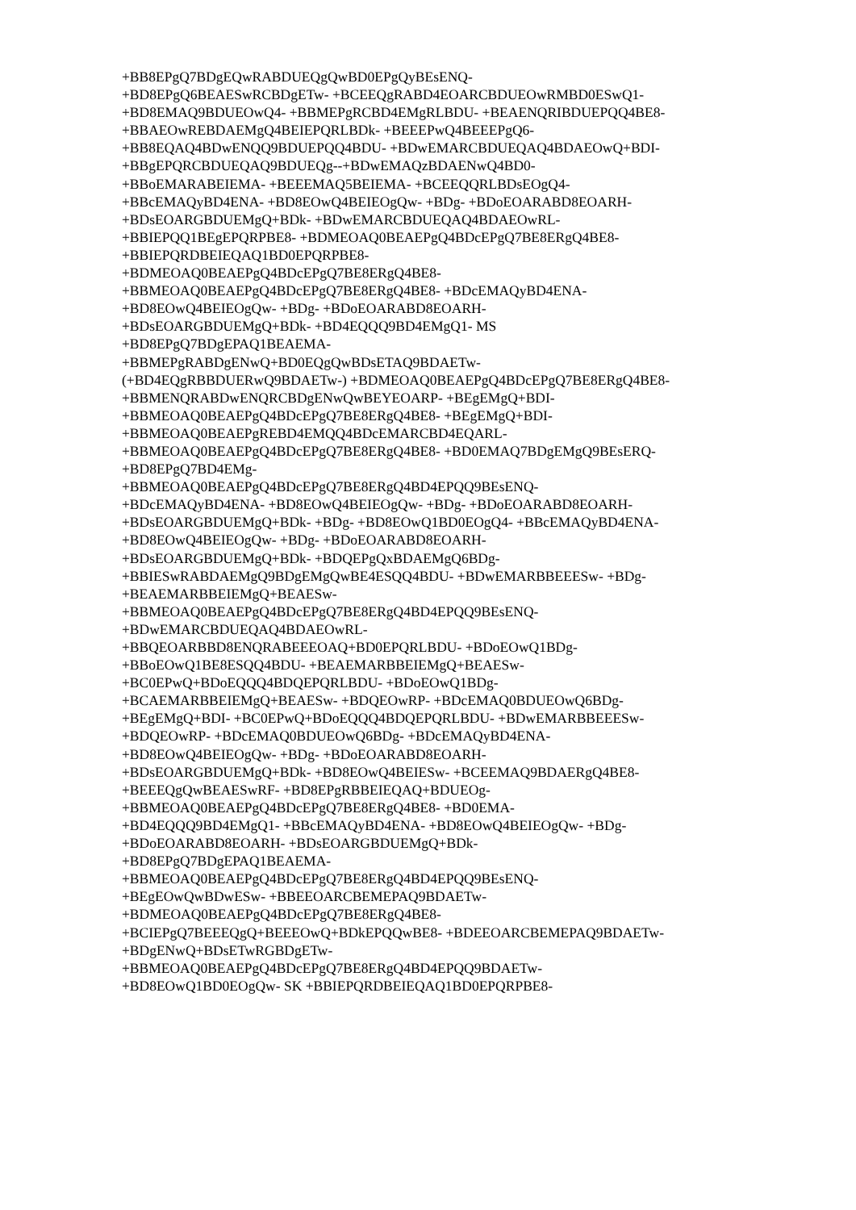+BB8EPgQ7BDgEQwRABDUEQgQwBD0EPgQyBEsENQ-
+BD8EPgQ6BEAESwRCBDgETw- +BCEEQgRABD4EOARCBDUEOwRMBD0ESwQ1-
+BD8EMAQ9BDUEOwQ4- +BBMEPgRCBD4EMgRLBDU- +BEAENQRIBDUEPQQ4BE8-
+BBAEOwREBDAEMgQ4BEIEPQRLBDk- +BEEEPwQ4BEEEPgQ6-
+BB8EQAQ4BDwENQQ9BDUEPQQ4BDU- +BDwEMARCBDUEQAQ4BDAEOwQ+BDI-
+BBgEPQRCBDUEQAQ9BDUEQg--+BDwEMAQzBDAENwQ4BD0-
+BBoEMARABEIEMA- +BEEEMAQ5BEIEMA- +BCEEQQRLBDsEOgQ4-
+BBcEMAQyBD4ENA- +BD8EOwQ4BEIEOgQw- +BDg- +BDoEOARABD8EOARH-
+BDsEOARGBDUEMgQ+BDk- +BDwEMARCBDUEQAQ4BDAEOwRL-
+BBIEPQQ1BEgEPQRPBE8- +BDMEOAQ0BEAEPgQ4BDcEPgQ7BE8ERgQ4BE8-
+BBIEPQRDBEIEQAQ1BD0EPQRPBE8-
+BDMEOAQ0BEAEPgQ4BDcEPgQ7BE8ERgQ4BE8-
+BBMEOAQ0BEAEPgQ4BDcEPgQ7BE8ERgQ4BE8- +BDcEMAQyBD4ENA-
+BD8EOwQ4BEIEOgQw- +BDg- +BDoEOARABD8EOARH-
+BDsEOARGBDUEMgQ+BDk- +BD4EQQQ9BD4EMgQ1- MS
+BD8EPgQ7BDgEPAQ1BEAEMA-
+BBMEPgRABDgENwQ+BD0EQgQwBDsETAQ9BDAETw-
(+BD4EQgRBBDUERwQ9BDAETw-) +BDMEOAQ0BEAEPgQ4BDcEPgQ7BE8ERgQ4BE8-
+BBMENQRABDwENQRCBDgENwQwBEYEOARP- +BEgEMgQ+BDI-
+BBMEOAQ0BEAEPgQ4BDcEPgQ7BE8ERgQ4BE8- +BEgEMgQ+BDI-
+BBMEOAQ0BEAEPgREBD4EMQQ4BDcEMARCBD4EQARL-
+BBMEOAQ0BEAEPgQ4BDcEPgQ7BE8ERgQ4BE8- +BD0EMAQ7BDgEMgQ9BEsERQ-
+BD8EPgQ7BD4EMg-
+BBMEOAQ0BEAEPgQ4BDcEPgQ7BE8ERgQ4BD4EPQQ9BEsENQ-
+BDcEMAQyBD4ENA- +BD8EOwQ4BEIEOgQw- +BDg- +BDoEOARABD8EOARH-
+BDsEOARGBDUEMgQ+BDk- +BDg- +BD8EOwQ1BD0EOgQ4- +BBcEMAQyBD4ENA-
+BD8EOwQ4BEIEOgQw- +BDg- +BDoEOARABD8EOARH-
+BDsEOARGBDUEMgQ+BDk- +BDQEPgQxBDAEMgQ6BDg-
+BBIESwRABDAEMgQ9BDgEMgQwBE4ESQQ4BDU- +BDwEMARBBEEESw- +BDg-
+BEAEMARBBEIEMgQ+BEAESw-
+BBMEOAQ0BEAEPgQ4BDcEPgQ7BE8ERgQ4BD4EPQQ9BEsENQ-
+BDwEMARCBDUEQAQ4BDAEOwRL-
+BBQEOARBBD8ENQRABEEEOAQ+BD0EPQRLBDU- +BDoEOwQ1BDg-
+BBoEOwQ1BE8ESQQ4BDU- +BEAEMARBBEIEMgQ+BEAESw-
+BC0EPwQ+BDoEQQQ4BDQEPQRLBDU- +BDoEOwQ1BDg-
+BCAEMARBBEIEMgQ+BEAESw- +BDQEOwRP- +BDcEMAQ0BDUEOwQ6BDg-
+BEgEMgQ+BDI- +BC0EPwQ+BDoEQQQ4BDQEPQRLBDU- +BDwEMARBBEEESw-
+BDQEOwRP- +BDcEMAQ0BDUEOwQ6BDg- +BDcEMAQyBD4ENA-
+BD8EOwQ4BEIEOgQw- +BDg- +BDoEOARABD8EOARH-
+BDsEOARGBDUEMgQ+BDk- +BD8EOwQ4BEIESw- +BCEEMAQ9BDAERgQ4BE8-
+BEEEQgQwBEAESwRF- +BD8EPgRBBEIEQAQ+BDUEOg-
+BBMEOAQ0BEAEPgQ4BDcEPgQ7BE8ERgQ4BE8- +BD0EMA-
+BD4EQQQ9BD4EMgQ1- +BBcEMAQyBD4ENA- +BD8EOwQ4BEIEOgQw- +BDg-
+BDoEOARABD8EOARH- +BDsEOARGBDUEMgQ+BDk-
+BD8EPgQ7BDgEPAQ1BEAEMA-
+BBMEOAQ0BEAEPgQ4BDcEPgQ7BE8ERgQ4BD4EPQQ9BEsENQ-
+BEgEOwQwBDwESw- +BBEEOARCBEMEPAQ9BDAETw-
+BDMEOAQ0BEAEPgQ4BDcEPgQ7BE8ERgQ4BE8-
+BCIEPgQ7BEEEQgQ+BEEEOwQ+BDkEPQQwBE8- +BDEEOARCBEMEPAQ9BDAETw-
+BDgENwQ+BDsETwRGBDgETw-
+BBMEOAQ0BEAEPgQ4BDcEPgQ7BE8ERgQ4BD4EPQQ9BDAETw-
+BD8EOwQ1BD0EOgQw- SK +BBIEPQRDBEIEQAQ1BD0EPQRPBE8-